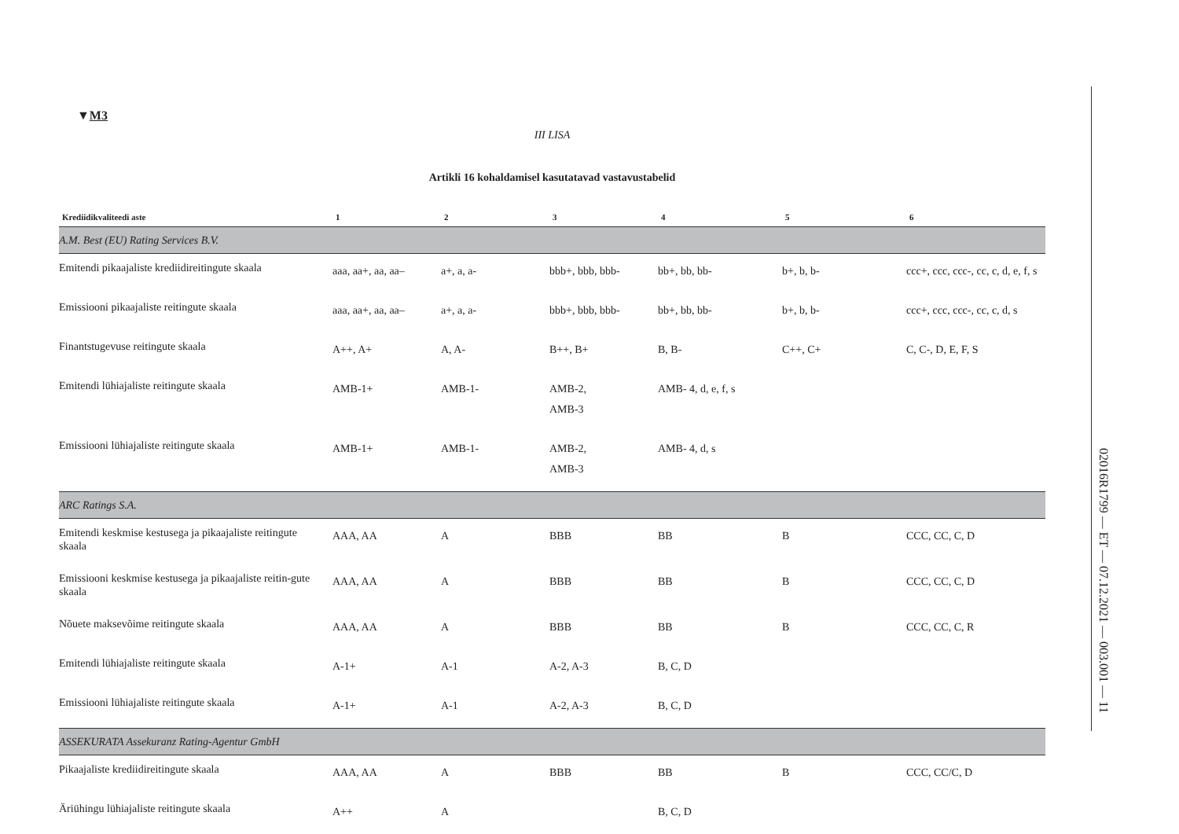▼M3
III LISA
Artikli 16 kohaldamisel kasutatavad vastavustabelid
| Krediidikvaliteedi aste | 1 | 2 | 3 | 4 | 5 | 6 |
| --- | --- | --- | --- | --- | --- | --- |
| A.M. Best (EU) Rating Services B.V. | | | | | | |
| Emitendi pikaajaliste krediidireitingute skaala | aaa, aa+, aa, aa– | a+, a, a- | bbb+, bbb, bbb- | bb+, bb, bb- | b+, b, b- | ccc+, ccc, ccc-, cc, c, d, e, f, s |
| Emissiooni pikaajaliste reitingute skaala | aaa, aa+, aa, aa– | a+, a, a- | bbb+, bbb, bbb- | bb+, bb, bb- | b+, b, b- | ccc+, ccc, ccc-, cc, c, d, s |
| Finantstugevuse reitingute skaala | A++, A+ | A, A- | B++, B+ | B, B- | C++, C+ | C, C-, D, E, F, S |
| Emitendi lühiajaliste reitingute skaala | AMB-1+ | AMB-1- | AMB-2, AMB-3 | AMB- 4, d, e, f, s | | |
| Emissiooni lühiajaliste reitingute skaala | AMB-1+ | AMB-1- | AMB-2, AMB-3 | AMB- 4, d, s | | |
| ARC Ratings S.A. | | | | | | |
| Emitendi keskmise kestusega ja pikaajaliste reitingute skaala | AAA, AA | A | BBB | BB | B | CCC, CC, C, D |
| Emissiooni keskmise kestusega ja pikaajaliste reitin-gute skaala | AAA, AA | A | BBB | BB | B | CCC, CC, C, D |
| Nõuete maksevõime reitingute skaala | AAA, AA | A | BBB | BB | B | CCC, CC, C, R |
| Emitendi lühiajaliste reitingute skaala | A-1+ | A-1 | A-2, A-3 | B, C, D | | |
| Emissiooni lühiajaliste reitingute skaala | A-1+ | A-1 | A-2, A-3 | B, C, D | | |
| ASSEKURATA Assekuranz Rating-Agentur GmbH | | | | | | |
| Pikaajaliste krediidireitingute skaala | AAA, AA | A | BBB | BB | B | CCC, CC/C, D |
| Äriühingu lühiajaliste reitingute skaala | A++ | A | | B, C, D | | |
02016R1799 — ET — 07.12.2021 — 003.001 — 11